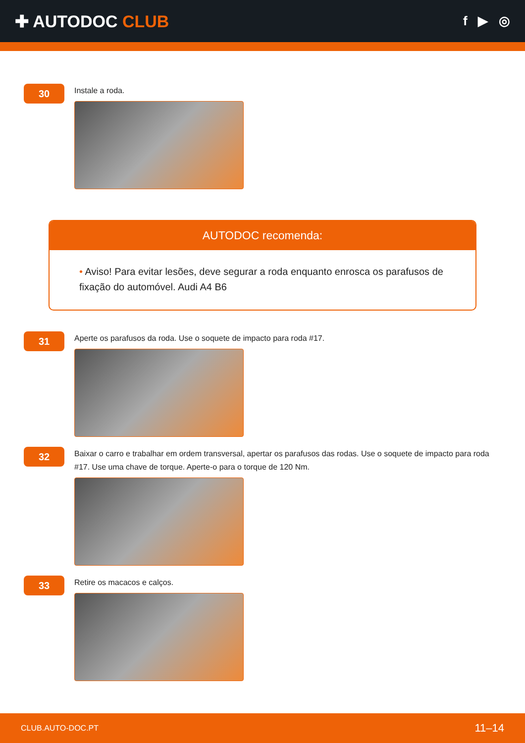✚ AUTODOC CLUB
f ▶ ◎
30
Instale a roda.
AUTODOC recomenda:
• Aviso! Para evitar lesões, deve segurar a roda enquanto enrosca os parafusos de fixação do automóvel. Audi A4 B6
31
Aperte os parafusos da roda. Use o soquete de impacto para roda #17.
32
Baixar o carro e trabalhar em ordem transversal, apertar os parafusos das rodas. Use o soquete de impacto para roda #17. Use uma chave de torque. Aperte-o para o torque de 120 Nm.
33
Retire os macacos e calços.
CLUB.AUTO-DOC.PT 11–14